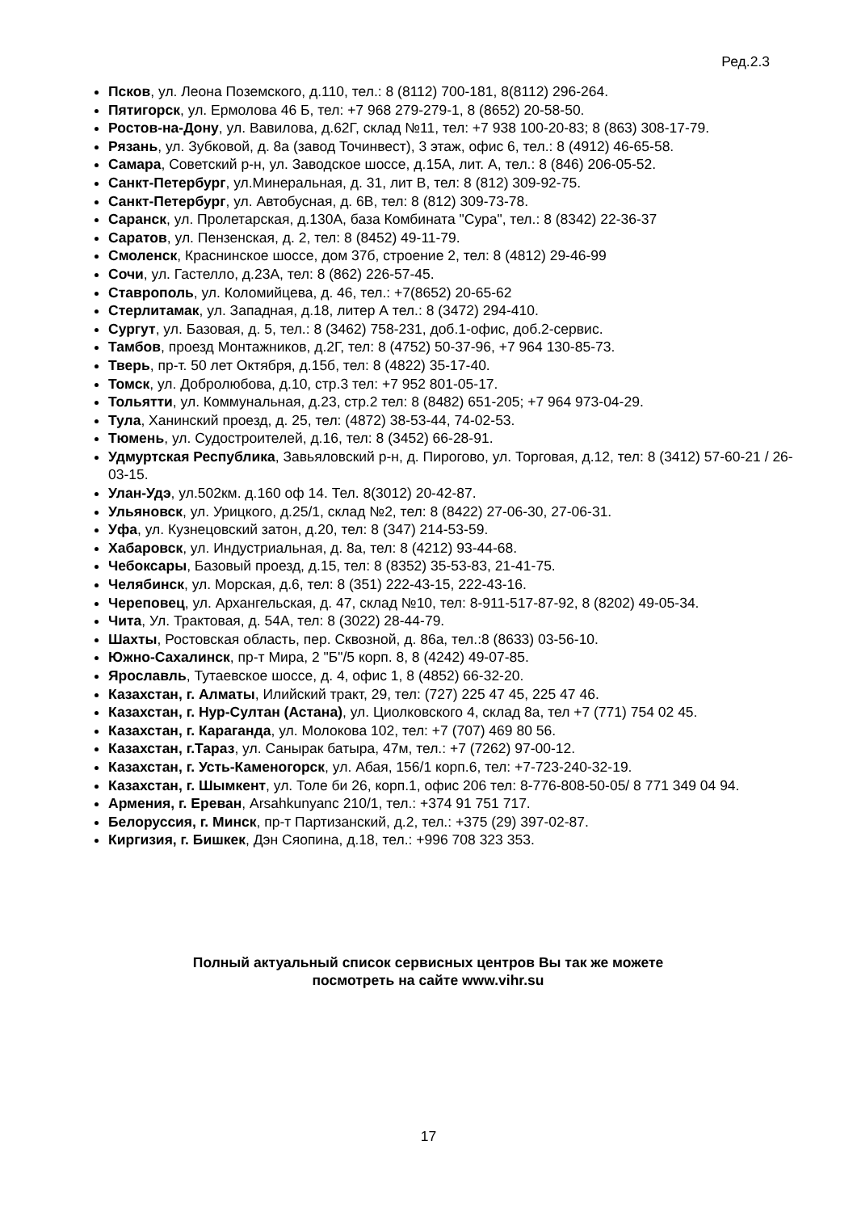Ред.2.3
Псков, ул. Леона Поземского, д.110, тел.: 8 (8112) 700-181, 8(8112) 296-264.
Пятигорск, ул. Ермолова 46 Б, тел: +7 968 279-279-1, 8 (8652) 20-58-50.
Ростов-на-Дону, ул. Вавилова, д.62Г, склад №11, тел: +7 938 100-20-83; 8 (863) 308-17-79.
Рязань, ул. Зубковой, д. 8а (завод Точинвест), 3 этаж, офис 6, тел.: 8 (4912) 46-65-58.
Самара, Советский р-н, ул. Заводское шоссе, д.15А, лит. А, тел.: 8 (846) 206-05-52.
Санкт-Петербург, ул.Минеральная, д. 31, лит В, тел: 8 (812) 309-92-75.
Санкт-Петербург, ул. Автобусная, д. 6В, тел: 8 (812) 309-73-78.
Саранск, ул. Пролетарская, д.130А, база Комбината "Сура", тел.: 8 (8342) 22-36-37
Саратов, ул. Пензенская, д. 2, тел: 8 (8452) 49-11-79.
Смоленск, Краснинское шоссе, дом 37б, строение 2, тел: 8 (4812) 29-46-99
Сочи, ул. Гастелло, д.23А, тел: 8 (862) 226-57-45.
Ставрополь, ул. Коломийцева, д. 46, тел.: +7(8652) 20-65-62
Стерлитамак, ул. Западная, д.18, литер А тел.: 8 (3472) 294-410.
Сургут, ул. Базовая, д. 5, тел.: 8 (3462) 758-231, доб.1-офис, доб.2-сервис.
Тамбов, проезд Монтажников, д.2Г, тел: 8 (4752) 50-37-96, +7 964 130-85-73.
Тверь, пр-т. 50 лет Октября, д.15б, тел: 8 (4822) 35-17-40.
Томск, ул. Добролюбова, д.10, стр.3 тел: +7 952 801-05-17.
Тольятти, ул. Коммунальная, д.23, стр.2 тел: 8 (8482) 651-205; +7 964 973-04-29.
Тула, Ханинский проезд, д. 25, тел: (4872) 38-53-44, 74-02-53.
Тюмень, ул. Судостроителей, д.16, тел: 8 (3452) 66-28-91.
Удмуртская Республика, Завьяловский р-н, д. Пирогово, ул. Торговая, д.12, тел: 8 (3412) 57-60-21 / 26-03-15.
Улан-Удэ, ул.502км. д.160 оф 14. Тел. 8(3012) 20-42-87.
Ульяновск, ул. Урицкого, д.25/1, склад №2, тел: 8 (8422) 27-06-30, 27-06-31.
Уфа, ул. Кузнецовский затон, д.20, тел: 8 (347) 214-53-59.
Хабаровск, ул. Индустриальная, д. 8а, тел: 8 (4212) 93-44-68.
Чебоксары, Базовый проезд, д.15, тел: 8 (8352) 35-53-83, 21-41-75.
Челябинск, ул. Морская, д.6, тел: 8 (351) 222-43-15, 222-43-16.
Череповец, ул. Архангельская, д. 47, склад №10, тел: 8-911-517-87-92, 8 (8202) 49-05-34.
Чита, Ул. Трактовая, д. 54А, тел: 8 (3022) 28-44-79.
Шахты, Ростовская область, пер. Сквозной, д. 86а, тел.:8 (8633) 03-56-10.
Южно-Сахалинск, пр-т Мира, 2 "Б"/5 корп. 8, 8 (4242) 49-07-85.
Ярославль, Тутаевское шоссе, д. 4, офис 1, 8 (4852) 66-32-20.
Казахстан, г. Алматы, Илийский тракт, 29, тел: (727) 225 47 45, 225 47 46.
Казахстан, г. Нур-Султан (Астана), ул. Циолковского 4, склад 8а, тел +7 (771) 754 02 45.
Казахстан, г. Караганда, ул. Молокова 102, тел: +7 (707) 469 80 56.
Казахстан, г.Тараз, ул. Санырак батыра, 47м, тел.: +7 (7262) 97-00-12.
Казахстан, г. Усть-Каменогорск, ул. Абая, 156/1 корп.6, тел: +7-723-240-32-19.
Казахстан, г. Шымкент, ул. Толе би 26, корп.1, офис 206 тел: 8-776-808-50-05/ 8 771 349 04 94.
Армения, г. Ереван, Arsahkunyanc 210/1, тел.: +374 91 751 717.
Белоруссия, г. Минск, пр-т Партизанский, д.2, тел.: +375 (29) 397-02-87.
Киргизия, г. Бишкек, Дэн Сяопина, д.18, тел.: +996 708 323 353.
Полный актуальный список сервисных центров Вы так же можете
посмотреть на сайте www.vihr.su
17